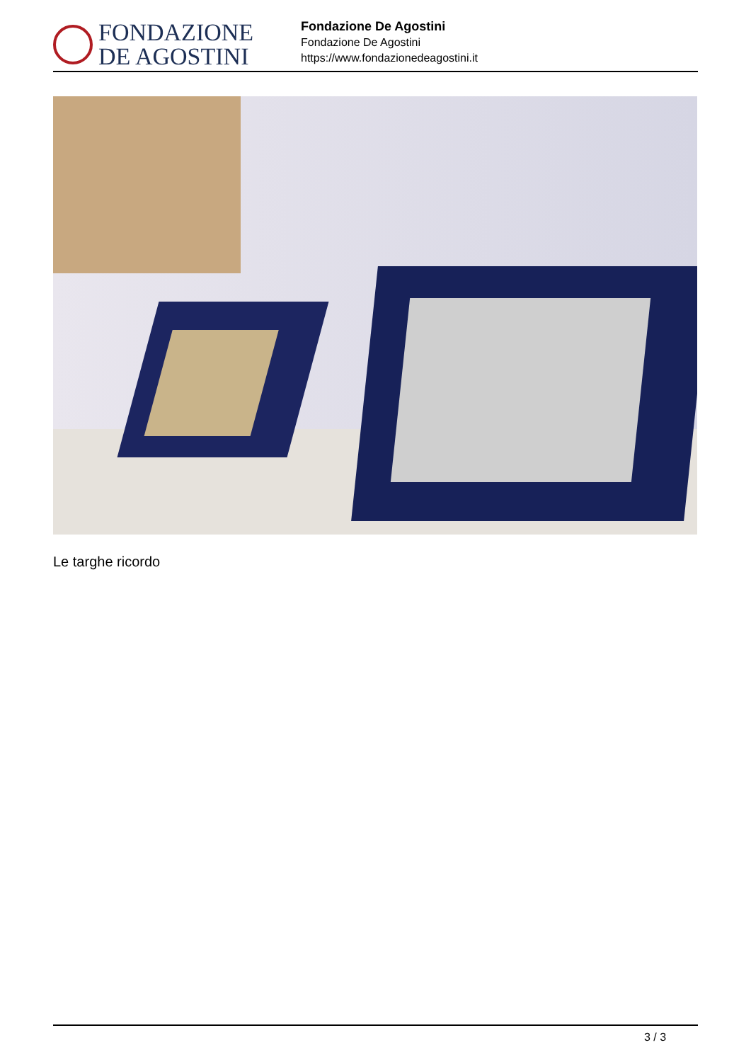FONDAZIONE
DE AGOSTINI
Fondazione De Agostini
Fondazione De Agostini
https://www.fondazionedeagostini.it
Le targhe ricordo
3 / 3